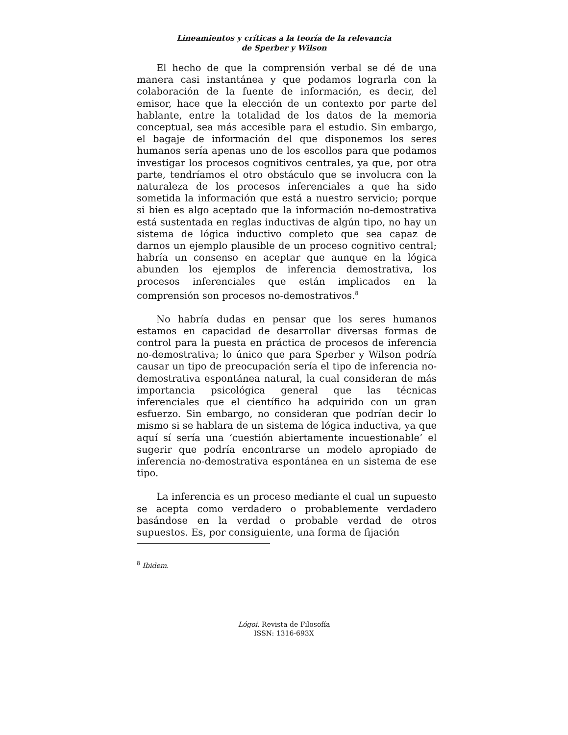Lineamientos y críticas a la teoría de la relevancia
de Sperber y Wilson
El hecho de que la comprensión verbal se dé de una manera casi instantánea y que podamos lograrla con la colaboración de la fuente de información, es decir, del emisor, hace que la elección de un contexto por parte del hablante, entre la totalidad de los datos de la memoria conceptual, sea más accesible para el estudio. Sin embargo, el bagaje de información del que disponemos los seres humanos sería apenas uno de los escollos para que podamos investigar los procesos cognitivos centrales, ya que, por otra parte, tendríamos el otro obstáculo que se involucra con la naturaleza de los procesos inferenciales a que ha sido sometida la información que está a nuestro servicio; porque si bien es algo aceptado que la información no-demostrativa está sustentada en reglas inductivas de algún tipo, no hay un sistema de lógica inductivo completo que sea capaz de darnos un ejemplo plausible de un proceso cognitivo central; habría un consenso en aceptar que aunque en la lógica abunden los ejemplos de inferencia demostrativa, los procesos inferenciales que están implicados en la comprensión son procesos no-demostrativos.<sup>8</sup>
No habría dudas en pensar que los seres humanos estamos en capacidad de desarrollar diversas formas de control para la puesta en práctica de procesos de inferencia no-demostrativa; lo único que para Sperber y Wilson podría causar un tipo de preocupación sería el tipo de inferencia no-demostrativa espontánea natural, la cual consideran de más importancia psicológica general que las técnicas inferenciales que el científico ha adquirido con un gran esfuerzo. Sin embargo, no consideran que podrían decir lo mismo si se hablara de un sistema de lógica inductiva, ya que aquí sí sería una ‘cuestión abiertamente incuestionable’ el sugerir que podría encontrarse un modelo apropiado de inferencia no-demostrativa espontánea en un sistema de ese tipo.
La inferencia es un proceso mediante el cual un supuesto se acepta como verdadero o probablemente verdadero basándose en la verdad o probable verdad de otros supuestos. Es, por consiguiente, una forma de fijación
<sup>8</sup> Ibidem.
Lógoi. Revista de Filosofía
ISSN: 1316-693X